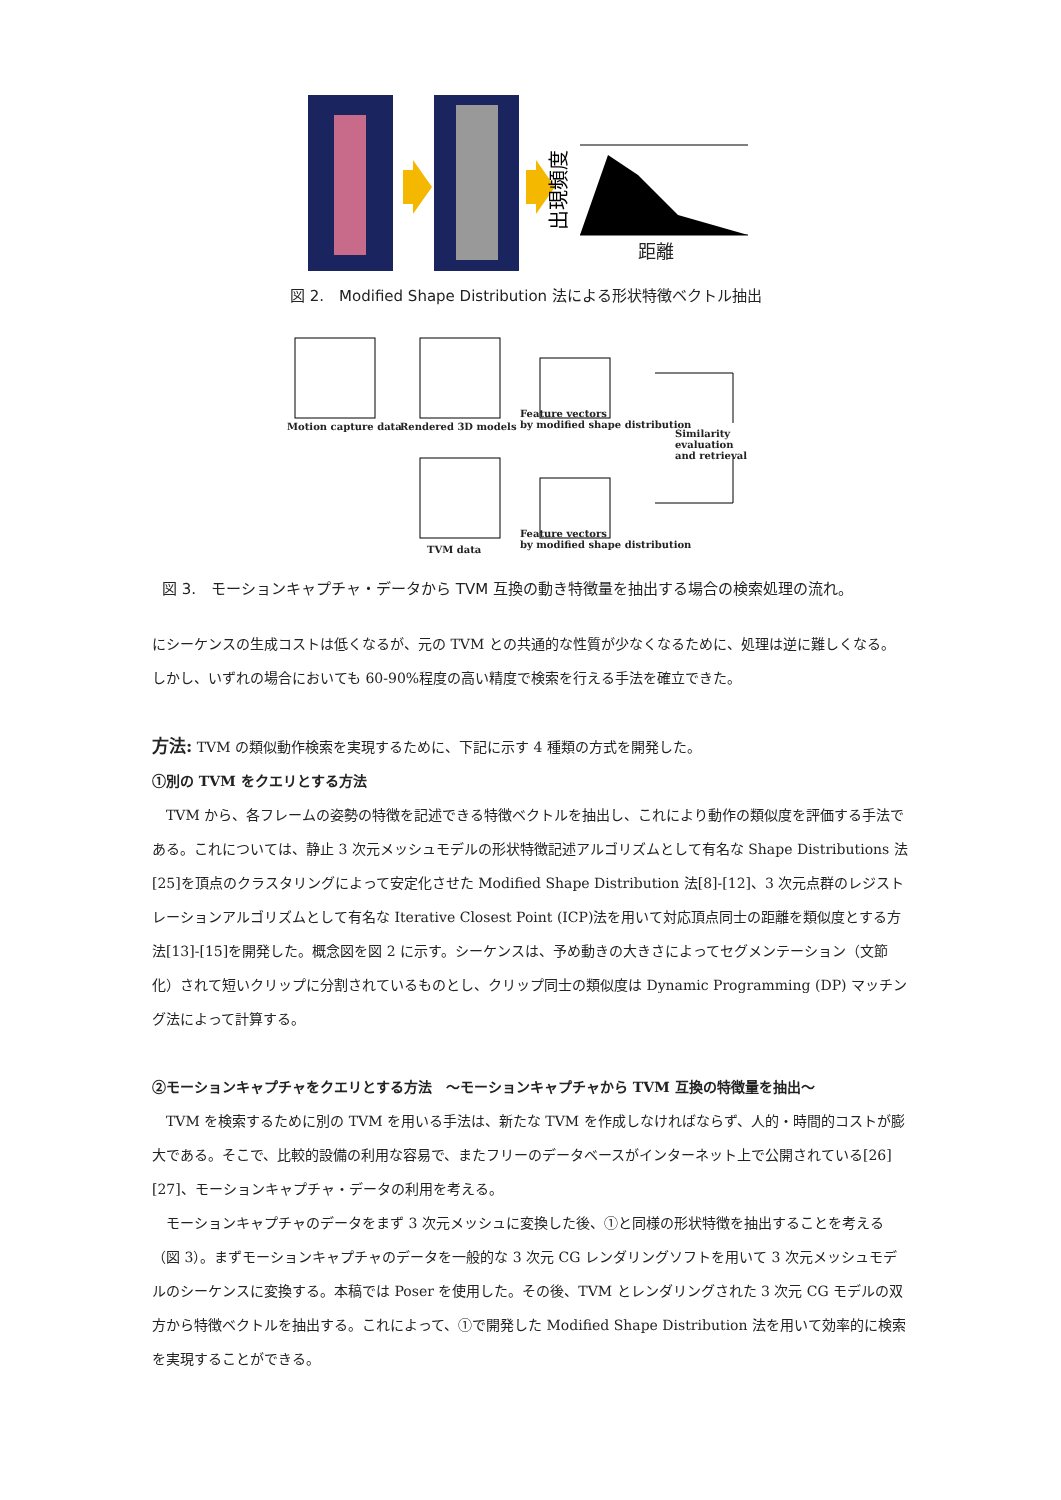出現頻度
距離
図 2.　Modified Shape Distribution 法による形状特徴ベクトル抽出
Motion capture data Rendered 3D models
Feature vectors
by modified shape distribution
Similarity evaluation
and retrieval
TVM data
Feature vectors
by modified shape distribution
図 3.　モーションキャプチャ・データから TVM 互換の動き特徴量を抽出する場合の検索処理の流れ。
にシーケンスの生成コストは低くなるが、元の TVM との共通的な性質が少なくなるために、処理は逆に難しくなる。
しかし、いずれの場合においても 60-90%程度の高い精度で検索を行える手法を確立できた。
方法: TVM の類似動作検索を実現するために、下記に示す 4 種類の方式を開発した。
①別の TVM をクエリとする方法
　TVM から、各フレームの姿勢の特徴を記述できる特徴ベクトルを抽出し、これにより動作の類似度を評価する手法である。これについては、静止 3 次元メッシュモデルの形状特徴記述アルゴリズムとして有名な Shape Distributions 法[25]を頂点のクラスタリングによって安定化させた Modified Shape Distribution 法[8]-[12]、3 次元点群のレジストレーションアルゴリズムとして有名な Iterative Closest Point (ICP)法を用いて対応頂点同士の距離を類似度とする方法[13]-[15]を開発した。概念図を図 2 に示す。シーケンスは、予め動きの大きさによってセグメンテーション（文節化）されて短いクリップに分割されているものとし、クリップ同士の類似度は Dynamic Programming (DP) マッチング法によって計算する。
②モーションキャプチャをクエリとする方法　～モーションキャプチャから TVM 互換の特徴量を抽出～
　TVM を検索するために別の TVM を用いる手法は、新たな TVM を作成しなければならず、人的・時間的コストが膨大である。そこで、比較的設備の利用な容易で、またフリーのデータベースがインターネット上で公開されている[26][27]、モーションキャプチャ・データの利用を考える。
　モーションキャプチャのデータをまず 3 次元メッシュに変換した後、①と同様の形状特徴を抽出することを考える（図 3）。まずモーションキャプチャのデータを一般的な 3 次元 CG レンダリングソフトを用いて 3 次元メッシュモデルのシーケンスに変換する。本稿では Poser を使用した。その後、TVM とレンダリングされた 3 次元 CG モデルの双方から特徴ベクトルを抽出する。これによって、①で開発した Modified Shape Distribution 法を用いて効率的に検索を実現することができる。